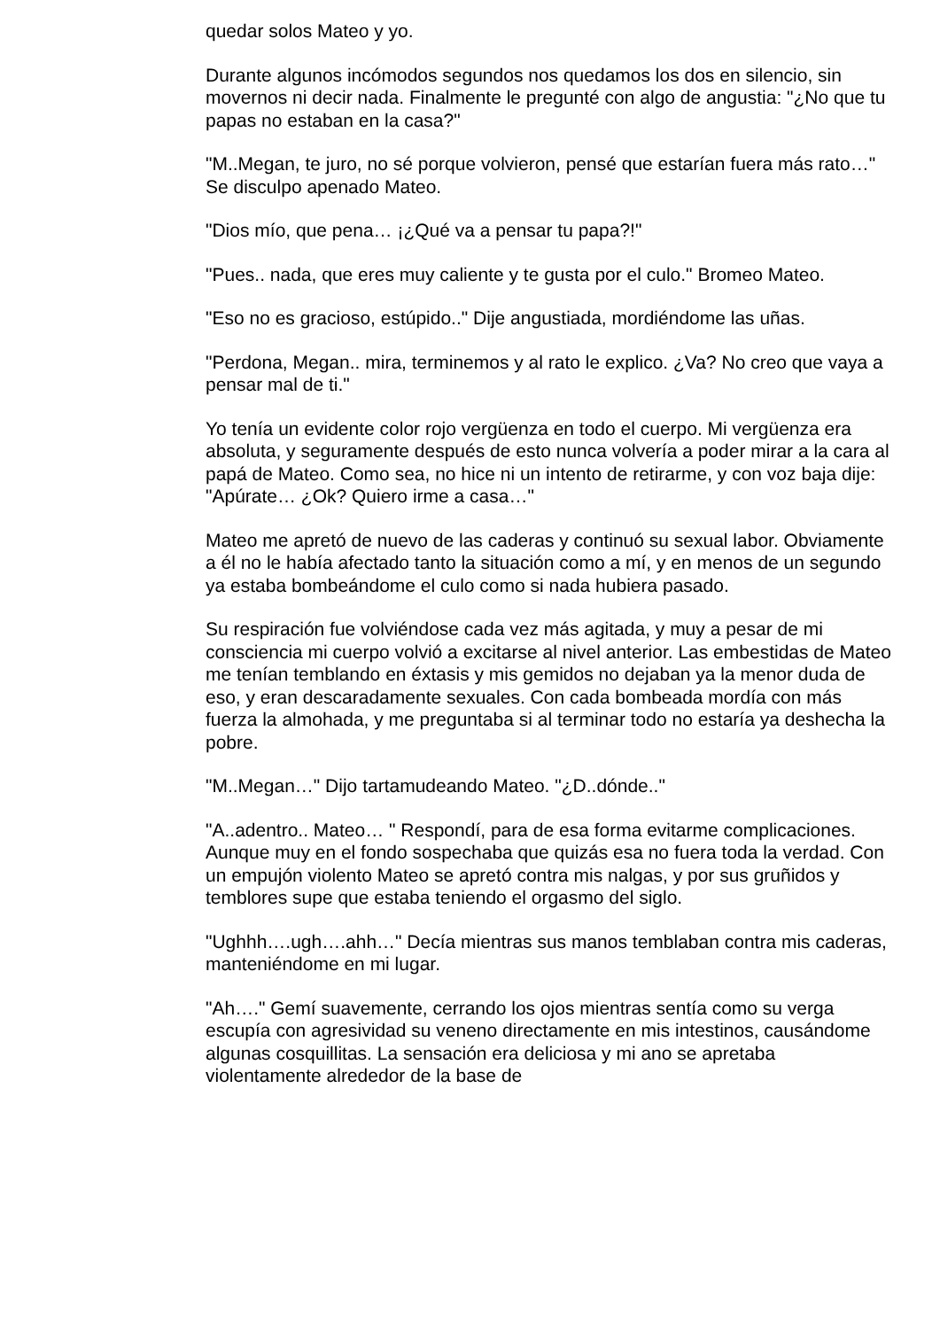quedar solos Mateo y yo.
Durante algunos incómodos segundos nos quedamos los dos en silencio, sin movernos ni decir nada. Finalmente le pregunté con algo de angustia: "¿No que tu papas no estaban en la casa?"
"M..Megan, te juro, no sé porque volvieron, pensé que estarían fuera más rato…" Se disculpo apenado Mateo.
"Dios mío, que pena… ¡¿Qué va a pensar tu papa?!"
"Pues.. nada, que eres muy caliente y te gusta por el culo." Bromeo Mateo.
"Eso no es gracioso, estúpido.." Dije angustiada, mordiéndome las uñas.
"Perdona, Megan.. mira, terminemos y al rato le explico. ¿Va? No creo que vaya a pensar mal de ti."
Yo tenía un evidente color rojo vergüenza en todo el cuerpo. Mi vergüenza era absoluta, y seguramente después de esto nunca volvería a poder mirar a la cara al papá de Mateo. Como sea, no hice ni un intento de retirarme, y con voz baja dije: "Apúrate… ¿Ok? Quiero irme a casa…"
Mateo me apretó de nuevo de las caderas y continuó su sexual labor. Obviamente a él no le había afectado tanto la situación como a mí, y en menos de un segundo ya estaba bombeándome el culo como si nada hubiera pasado.
Su respiración fue volviéndose cada vez más agitada, y muy a pesar de mi consciencia mi cuerpo volvió a excitarse al nivel anterior. Las embestidas de Mateo me tenían temblando en éxtasis y mis gemidos no dejaban ya la menor duda de eso, y eran descaradamente sexuales. Con cada bombeada mordía con más fuerza la almohada, y me preguntaba si al terminar todo no estaría ya deshecha la pobre.
"M..Megan…" Dijo tartamudeando Mateo. "¿D..dónde.."
"A..adentro.. Mateo… " Respondí, para de esa forma evitarme complicaciones. Aunque muy en el fondo sospechaba que quizás esa no fuera toda la verdad. Con un empujón violento Mateo se apretó contra mis nalgas, y por sus gruñidos y temblores supe que estaba teniendo el orgasmo del siglo.
"Ughhh….ugh….ahh…" Decía mientras sus manos temblaban contra mis caderas, manteniéndome en mi lugar.
"Ah…." Gemí suavemente, cerrando los ojos mientras sentía como su verga escupía con agresividad su veneno directamente en mis intestinos, causándome algunas cosquillitas. La sensación era deliciosa y mi ano se apretaba violentamente alrededor de la base de